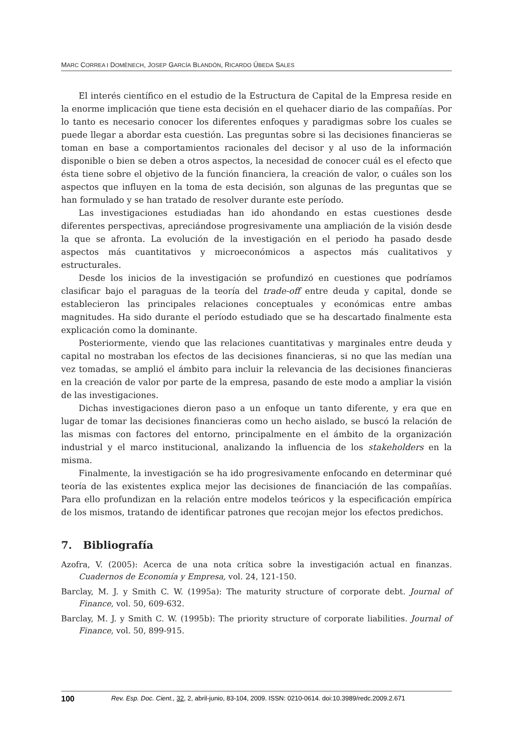MARC CORREA I DOMÈNECH, JOSEP GARCÍA BLANDÓN, RICARDO ÚBEDA SALES
El interés científico en el estudio de la Estructura de Capital de la Empresa reside en la enorme implicación que tiene esta decisión en el quehacer diario de las compañías. Por lo tanto es necesario conocer los diferentes enfoques y paradigmas sobre los cuales se puede llegar a abordar esta cuestión. Las preguntas sobre si las decisiones financieras se toman en base a comportamientos racionales del decisor y al uso de la información disponible o bien se deben a otros aspectos, la necesidad de conocer cuál es el efecto que ésta tiene sobre el objetivo de la función financiera, la creación de valor, o cuáles son los aspectos que influyen en la toma de esta decisión, son algunas de las preguntas que se han formulado y se han tratado de resolver durante este período.
Las investigaciones estudiadas han ido ahondando en estas cuestiones desde diferentes perspectivas, apreciándose progresivamente una ampliación de la visión desde la que se afronta. La evolución de la investigación en el periodo ha pasado desde aspectos más cuantitativos y microeconómicos a aspectos más cualitativos y estructurales.
Desde los inicios de la investigación se profundizó en cuestiones que podríamos clasificar bajo el paraguas de la teoría del trade-off entre deuda y capital, donde se establecieron las principales relaciones conceptuales y económicas entre ambas magnitudes. Ha sido durante el período estudiado que se ha descartado finalmente esta explicación como la dominante.
Posteriormente, viendo que las relaciones cuantitativas y marginales entre deuda y capital no mostraban los efectos de las decisiones financieras, si no que las medían una vez tomadas, se amplió el ámbito para incluir la relevancia de las decisiones financieras en la creación de valor por parte de la empresa, pasando de este modo a ampliar la visión de las investigaciones.
Dichas investigaciones dieron paso a un enfoque un tanto diferente, y era que en lugar de tomar las decisiones financieras como un hecho aislado, se buscó la relación de las mismas con factores del entorno, principalmente en el ámbito de la organización industrial y el marco institucional, analizando la influencia de los stakeholders en la misma.
Finalmente, la investigación se ha ido progresivamente enfocando en determinar qué teoría de las existentes explica mejor las decisiones de financiación de las compañías. Para ello profundizan en la relación entre modelos teóricos y la especificación empírica de los mismos, tratando de identificar patrones que recojan mejor los efectos predichos.
7. Bibliografía
Azofra, V. (2005): Acerca de una nota crítica sobre la investigación actual en finanzas. Cuadernos de Economía y Empresa, vol. 24, 121-150.
Barclay, M. J. y Smith C. W. (1995a): The maturity structure of corporate debt. Journal of Finance, vol. 50, 609-632.
Barclay, M. J. y Smith C. W. (1995b): The priority structure of corporate liabilities. Journal of Finance, vol. 50, 899-915.
100 Rev. Esp. Doc. Cient., 32, 2, abril-junio, 83-104, 2009. ISSN: 0210-0614. doi:10.3989/redc.2009.2.671